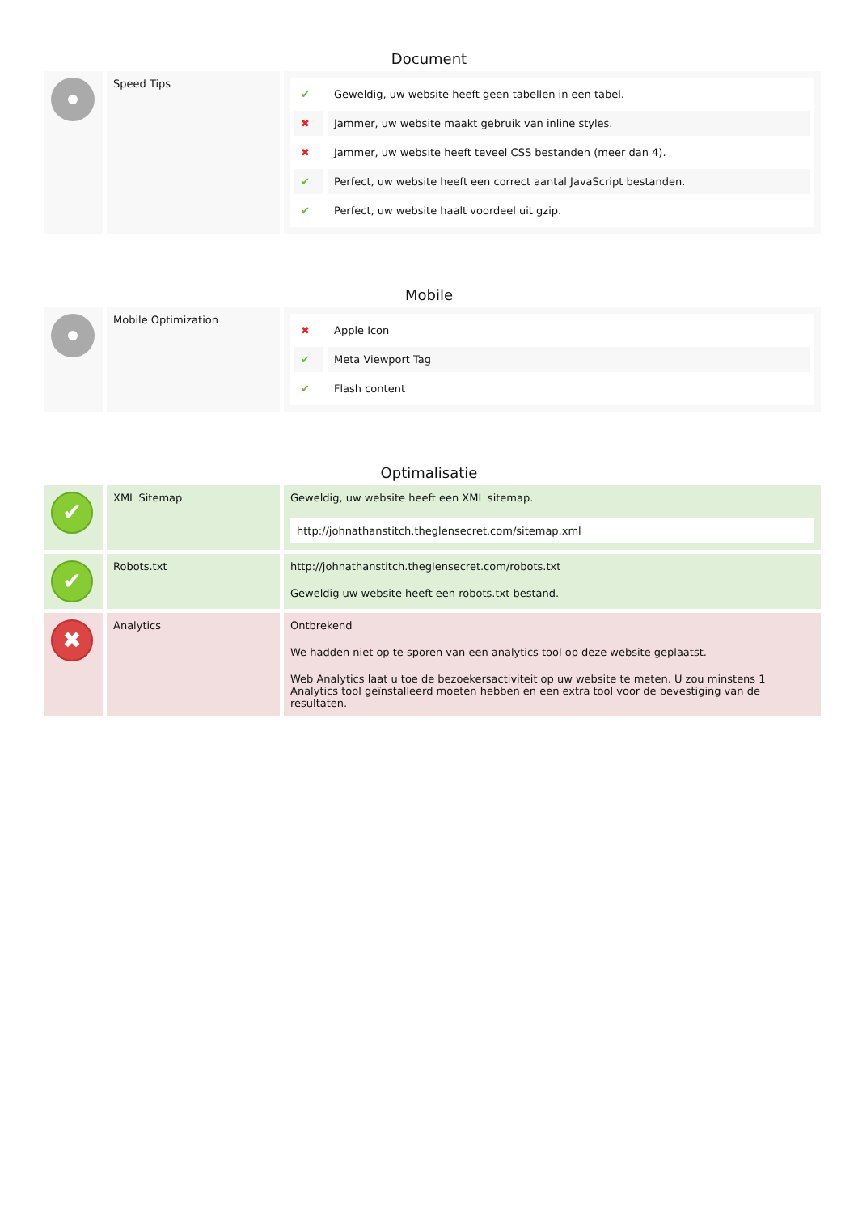Document
| | Speed Tips | / ✔ / Geweldig, uw website heeft geen tabellen in een tabel. / / ✖ / Jammer, uw website maakt gebruik van inline styles. / / ✖ / Jammer, uw website heeft teveel CSS bestanden (meer dan 4). / / ✔ / Perfect, uw website heeft een correct aantal JavaScript bestanden. / / ✔ / Perfect, uw website haalt voordeel uit gzip. / |
Mobile
| | Mobile Optimization | / ✖ / Apple Icon / / ✔ / Meta Viewport Tag / / ✔ / Flash content / |
Optimalisatie
| ✔ | XML Sitemap | Geweldig, uw website heeft een XML sitemap. http://johnathanstitch.theglensecret.com/sitemap.xml |
| ✔ | Robots.txt | http://johnathanstitch.theglensecret.com/robots.txt Geweldig uw website heeft een robots.txt bestand. |
| ✖ | Analytics | Ontbrekend We hadden niet op te sporen van een analytics tool op deze website geplaatst. Web Analytics laat u toe de bezoekersactiviteit op uw website te meten. U zou minstens 1 Analytics tool geïnstalleerd moeten hebben en een extra tool voor de bevestiging van de resultaten. |